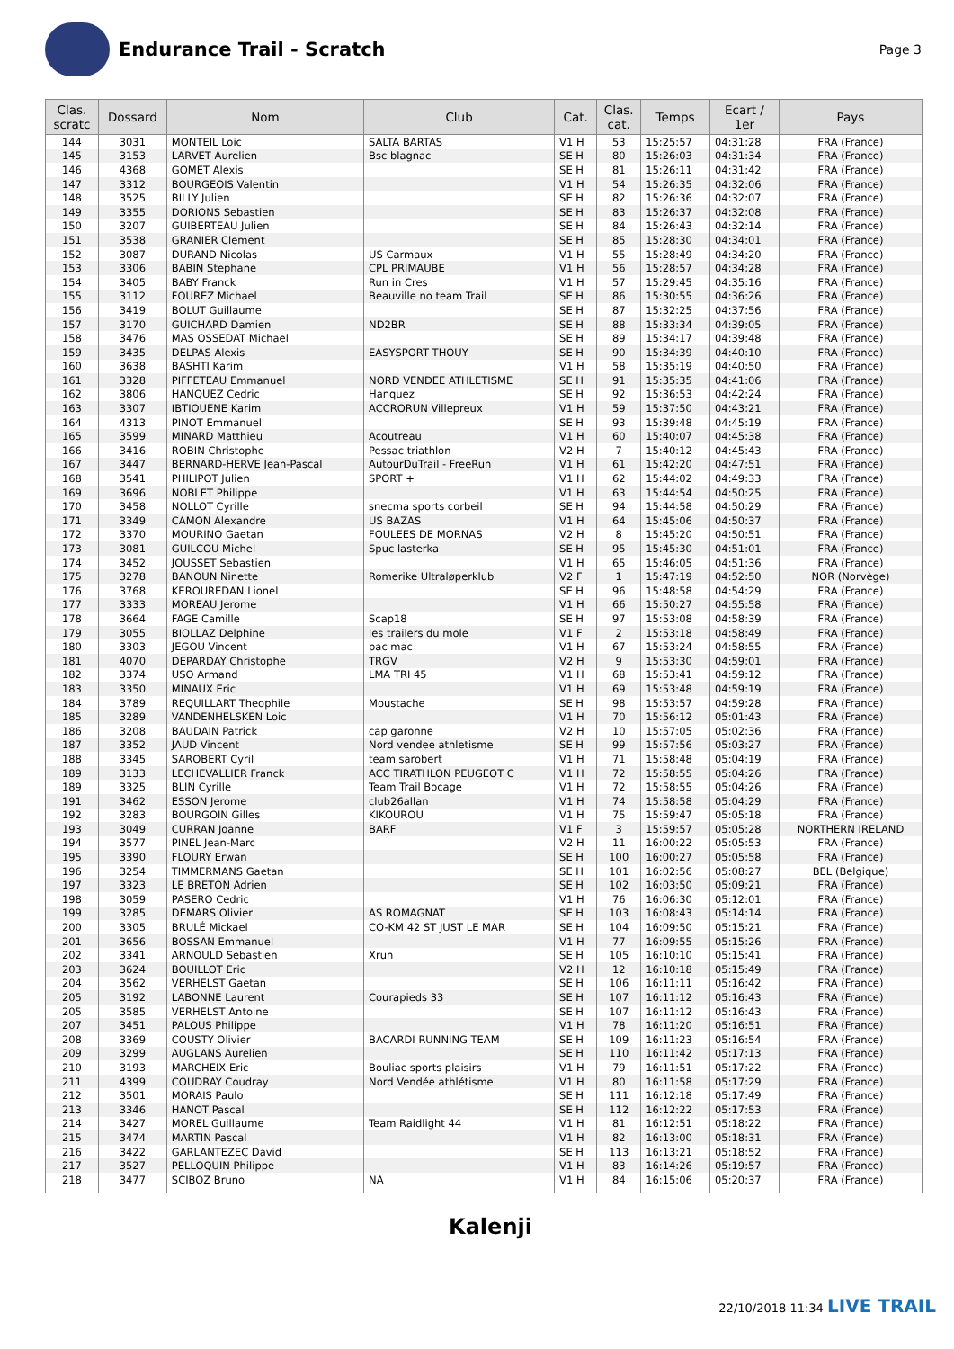Endurance Trail - Scratch
Page 3
| Clas. scratc | Dossard | Nom | Club | Cat. | Clas. cat. | Temps | Ecart / 1er | Pays |
| --- | --- | --- | --- | --- | --- | --- | --- | --- |
| 144 | 3031 | MONTEIL Loic | SALTA BARTAS | V1 H | 53 | 15:25:57 | 04:31:28 | FRA (France) |
| 145 | 3153 | LARVET Aurelien | Bsc blagnac | SE H | 80 | 15:26:03 | 04:31:34 | FRA (France) |
| 146 | 4368 | GOMET Alexis | | SE H | 81 | 15:26:11 | 04:31:42 | FRA (France) |
| 147 | 3312 | BOURGEOIS Valentin | | V1 H | 54 | 15:26:35 | 04:32:06 | FRA (France) |
| 148 | 3525 | BILLY Julien | | SE H | 82 | 15:26:36 | 04:32:07 | FRA (France) |
| 149 | 3355 | DORIONS Sebastien | | SE H | 83 | 15:26:37 | 04:32:08 | FRA (France) |
| 150 | 3207 | GUIBERTEAU Julien | | SE H | 84 | 15:26:43 | 04:32:14 | FRA (France) |
| 151 | 3538 | GRANIER Clement | | SE H | 85 | 15:28:30 | 04:34:01 | FRA (France) |
| 152 | 3087 | DURAND Nicolas | US Carmaux | V1 H | 55 | 15:28:49 | 04:34:20 | FRA (France) |
| 153 | 3306 | BABIN Stephane | CPL PRIMAUBE | V1 H | 56 | 15:28:57 | 04:34:28 | FRA (France) |
| 154 | 3405 | BABY Franck | Run in Cres | V1 H | 57 | 15:29:45 | 04:35:16 | FRA (France) |
| 155 | 3112 | FOUREZ Michael | Beauville no team Trail | SE H | 86 | 15:30:55 | 04:36:26 | FRA (France) |
| 156 | 3419 | BOLUT Guillaume | | SE H | 87 | 15:32:25 | 04:37:56 | FRA (France) |
| 157 | 3170 | GUICHARD Damien | ND2BR | SE H | 88 | 15:33:34 | 04:39:05 | FRA (France) |
| 158 | 3476 | MAS OSSEDAT Michael | | SE H | 89 | 15:34:17 | 04:39:48 | FRA (France) |
| 159 | 3435 | DELPAS Alexis | EASYSPORT THOUY | SE H | 90 | 15:34:39 | 04:40:10 | FRA (France) |
| 160 | 3638 | BASHTI Karim | | V1 H | 58 | 15:35:19 | 04:40:50 | FRA (France) |
| 161 | 3328 | PIFFETEAU Emmanuel | NORD VENDEE ATHLETISME | SE H | 91 | 15:35:35 | 04:41:06 | FRA (France) |
| 162 | 3806 | HANQUEZ Cedric | Hanquez | SE H | 92 | 15:36:53 | 04:42:24 | FRA (France) |
| 163 | 3307 | IBTIOUENE Karim | ACCRORUN Villepreux | V1 H | 59 | 15:37:50 | 04:43:21 | FRA (France) |
| 164 | 4313 | PINOT Emmanuel | | SE H | 93 | 15:39:48 | 04:45:19 | FRA (France) |
| 165 | 3599 | MINARD Matthieu | Acoutreau | V1 H | 60 | 15:40:07 | 04:45:38 | FRA (France) |
| 166 | 3416 | ROBIN Christophe | Pessac triathlon | V2 H | 7 | 15:40:12 | 04:45:43 | FRA (France) |
| 167 | 3447 | BERNARD-HERVE Jean-Pascal | AutourDuTrail - FreeRun | V1 H | 61 | 15:42:20 | 04:47:51 | FRA (France) |
| 168 | 3541 | PHILIPOT Julien | SPORT + | V1 H | 62 | 15:44:02 | 04:49:33 | FRA (France) |
| 169 | 3696 | NOBLET Philippe | | V1 H | 63 | 15:44:54 | 04:50:25 | FRA (France) |
| 170 | 3458 | NOLLOT Cyrille | snecma sports corbeil | SE H | 94 | 15:44:58 | 04:50:29 | FRA (France) |
| 171 | 3349 | CAMON Alexandre | US BAZAS | V1 H | 64 | 15:45:06 | 04:50:37 | FRA (France) |
| 172 | 3370 | MOURINO Gaetan | FOULEES DE MORNAS | V2 H | 8 | 15:45:20 | 04:50:51 | FRA (France) |
| 173 | 3081 | GUILCOU Michel | Spuc lasterka | SE H | 95 | 15:45:30 | 04:51:01 | FRA (France) |
| 174 | 3452 | JOUSSET Sebastien | | V1 H | 65 | 15:46:05 | 04:51:36 | FRA (France) |
| 175 | 3278 | BANOUN Ninette | Romerike Ultraløperklub | V2 F | 1 | 15:47:19 | 04:52:50 | NOR (Norvège) |
| 176 | 3768 | KEROUREDAN Lionel | | SE H | 96 | 15:48:58 | 04:54:29 | FRA (France) |
| 177 | 3333 | MOREAU Jerome | | V1 H | 66 | 15:50:27 | 04:55:58 | FRA (France) |
| 178 | 3664 | FAGE Camille | Scap18 | SE H | 97 | 15:53:08 | 04:58:39 | FRA (France) |
| 179 | 3055 | BIOLLAZ Delphine | les trailers du mole | V1 F | 2 | 15:53:18 | 04:58:49 | FRA (France) |
| 180 | 3303 | JEGOU Vincent | pac mac | V1 H | 67 | 15:53:24 | 04:58:55 | FRA (France) |
| 181 | 4070 | DEPARDAY Christophe | TRGV | V2 H | 9 | 15:53:30 | 04:59:01 | FRA (France) |
| 182 | 3374 | USO Armand | LMA TRI 45 | V1 H | 68 | 15:53:41 | 04:59:12 | FRA (France) |
| 183 | 3350 | MINAUX Eric | | V1 H | 69 | 15:53:48 | 04:59:19 | FRA (France) |
| 184 | 3789 | REQUILLART Theophile | Moustache | SE H | 98 | 15:53:57 | 04:59:28 | FRA (France) |
| 185 | 3289 | VANDENHELSKEN Loic | | V1 H | 70 | 15:56:12 | 05:01:43 | FRA (France) |
| 186 | 3208 | BAUDAIN Patrick | cap garonne | V2 H | 10 | 15:57:05 | 05:02:36 | FRA (France) |
| 187 | 3352 | JAUD Vincent | Nord vendee athletisme | SE H | 99 | 15:57:56 | 05:03:27 | FRA (France) |
| 188 | 3345 | SAROBERT Cyril | team sarobert | V1 H | 71 | 15:58:48 | 05:04:19 | FRA (France) |
| 189 | 3133 | LECHEVALLIER Franck | ACC TIRATHLON PEUGEOT C | V1 H | 72 | 15:58:55 | 05:04:26 | FRA (France) |
| 189 | 3325 | BLIN Cyrille | Team Trail Bocage | V1 H | 72 | 15:58:55 | 05:04:26 | FRA (France) |
| 191 | 3462 | ESSON Jerome | club26allan | V1 H | 74 | 15:58:58 | 05:04:29 | FRA (France) |
| 192 | 3283 | BOURGOIN Gilles | KIKOUROU | V1 H | 75 | 15:59:47 | 05:05:18 | FRA (France) |
| 193 | 3049 | CURRAN Joanne | BARF | V1 F | 3 | 15:59:57 | 05:05:28 | NORTHERN IRELAND |
| 194 | 3577 | PINEL Jean-Marc | | V2 H | 11 | 16:00:22 | 05:05:53 | FRA (France) |
| 195 | 3390 | FLOURY Erwan | | SE H | 100 | 16:00:27 | 05:05:58 | FRA (France) |
| 196 | 3254 | TIMMERMANS Gaetan | | SE H | 101 | 16:02:56 | 05:08:27 | BEL (Belgique) |
| 197 | 3323 | LE BRETON Adrien | | SE H | 102 | 16:03:50 | 05:09:21 | FRA (France) |
| 198 | 3059 | PASERO Cedric | | V1 H | 76 | 16:06:30 | 05:12:01 | FRA (France) |
| 199 | 3285 | DEMARS Olivier | AS ROMAGNAT | SE H | 103 | 16:08:43 | 05:14:14 | FRA (France) |
| 200 | 3305 | BRULÉ Mickael | CO-KM 42 ST JUST LE MAR | SE H | 104 | 16:09:50 | 05:15:21 | FRA (France) |
| 201 | 3656 | BOSSAN Emmanuel | | V1 H | 77 | 16:09:55 | 05:15:26 | FRA (France) |
| 202 | 3341 | ARNOULD Sebastien | Xrun | SE H | 105 | 16:10:10 | 05:15:41 | FRA (France) |
| 203 | 3624 | BOUILLOT Eric | | V2 H | 12 | 16:10:18 | 05:15:49 | FRA (France) |
| 204 | 3562 | VERHELST Gaetan | | SE H | 106 | 16:11:11 | 05:16:42 | FRA (France) |
| 205 | 3192 | LABONNE Laurent | Courapieds 33 | SE H | 107 | 16:11:12 | 05:16:43 | FRA (France) |
| 205 | 3585 | VERHELST Antoine | | SE H | 107 | 16:11:12 | 05:16:43 | FRA (France) |
| 207 | 3451 | PALOUS Philippe | | V1 H | 78 | 16:11:20 | 05:16:51 | FRA (France) |
| 208 | 3369 | COUSTY Olivier | BACARDI RUNNING TEAM | SE H | 109 | 16:11:23 | 05:16:54 | FRA (France) |
| 209 | 3299 | AUGLANS Aurelien | | SE H | 110 | 16:11:42 | 05:17:13 | FRA (France) |
| 210 | 3193 | MARCHEIX Eric | Bouliac sports plaisirs | V1 H | 79 | 16:11:51 | 05:17:22 | FRA (France) |
| 211 | 4399 | COUDRAY Coudray | Nord Vendée athlétisme | V1 H | 80 | 16:11:58 | 05:17:29 | FRA (France) |
| 212 | 3501 | MORAIS Paulo | | SE H | 111 | 16:12:18 | 05:17:49 | FRA (France) |
| 213 | 3346 | HANOT Pascal | | SE H | 112 | 16:12:22 | 05:17:53 | FRA (France) |
| 214 | 3427 | MOREL Guillaume | Team Raidlight 44 | V1 H | 81 | 16:12:51 | 05:18:22 | FRA (France) |
| 215 | 3474 | MARTIN Pascal | | V1 H | 82 | 16:13:00 | 05:18:31 | FRA (France) |
| 216 | 3422 | GARLANTEZEC David | | SE H | 113 | 16:13:21 | 05:18:52 | FRA (France) |
| 217 | 3527 | PELLOQUIN Philippe | | V1 H | 83 | 16:14:26 | 05:19:57 | FRA (France) |
| 218 | 3477 | SCIBOZ Bruno | NA | V1 H | 84 | 16:15:06 | 05:20:37 | FRA (France) |
Kalenji
22/10/2018 11:34 LIVE TRAIL